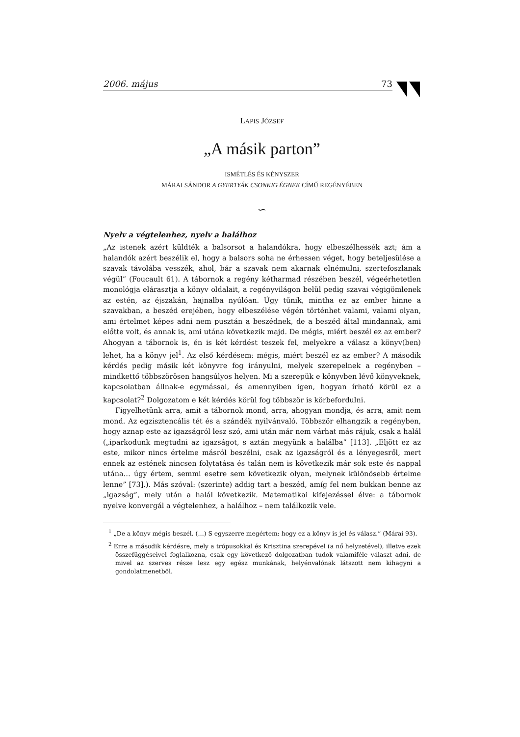2006. május 73
LAPIS JÓZSEF
„A másik parton”
ISMÉTLÉS ÉS KÉNYSZER
MÁRAI SÁNDOR A GYERTYÁK CSONKIG ÉGNEK CÍMŰ REGÉNYÉBEN
∽
Nyelv a végtelenhez, nyelv a halálhoz
„Az istenek azért küldték a balsorsot a halandókra, hogy elbeszélhessék azt; ám a halandók azért beszélik el, hogy a balsors soha ne érhessen véget, hogy beteljesülése a szavak távolába vesszék, ahol, bár a szavak nem akarnak elnémulni, szertefoszlanak végül” (Foucault 61). A tábornok a regény kétharmad részében beszél, végeérhetetlen monológja elárasztja a könyv oldalait, a regényvilágon belül pedig szavai végigömlenek az estén, az éjszakán, hajnalba nyúlóan. Úgy tűnik, mintha ez az ember hinne a szavakban, a beszéd erejében, hogy elbeszélése végén történhet valami, valami olyan, ami értelmet képes adni nem pusztán a beszédnek, de a beszéd által mindannak, ami előtte volt, és annak is, ami utána következik majd. De mégis, miért beszél ez az ember? Ahogyan a tábornok is, én is két kérdést teszek fel, melyekre a válasz a könyv(ben) lehet, ha a könyv jel<sup>1</sup>. Az első kérdésem: mégis, miért beszél ez az ember? A második kérdés pedig másik két könyvre fog irányulni, melyek szerepelnek a regényben – mindkettő többszörösen hangsúlyos helyen. Mi a szerepük e könyvben lévő könyveknek, kapcsolatban állnak-e egymással, és amennyiben igen, hogyan írható körül ez a kapcsolat?<sup>2</sup> Dolgozatom e két kérdés körül fog többször is körbefordulni.
Figyelhetünk arra, amit a tábornok mond, arra, ahogyan mondja, és arra, amit nem mond. Az egzisztencális tét és a szándék nyilvánvaló. Többször elhangzik a regényben, hogy aznap este az igazságról lesz szó, ami után már nem várhat más rájuk, csak a halál („iparkodunk megtudni az igazságot, s aztán megyünk a halálba” [113]. „Eljött ez az este, mikor nincs értelme másról beszélni, csak az igazságról és a lényegesről, mert ennek az estének nincsen folytatása és talán nem is következik már sok este és nappal utána… úgy értem, semmi esetre sem következik olyan, melynek különösebb értelme lenne” [73].). Más szóval: (szerinte) addig tart a beszéd, amíg fel nem bukkan benne az „igazság”, mely után a halál következik. Matematikai kifejezéssel élve: a tábornok nyelve konvergál a végtelenhez, a halálhoz – nem találkozik vele.
<sup>1</sup> „De a könyv mégis beszél. (…) S egyszerre megértem: hogy ez a könyv is jel és válasz.” (Márai 93).
<sup>2</sup> Erre a második kérdésre, mely a trópusokkal és Krisztina szerepével (a nő helyzetével), illetve ezek összefüggéseivel foglalkozna, csak egy következő dolgozatban tudok valamiféle választ adni, de mivel az szerves része lesz egy egész munkának, helyénvalónak látszott nem kihagyni a gondolatmenetből.